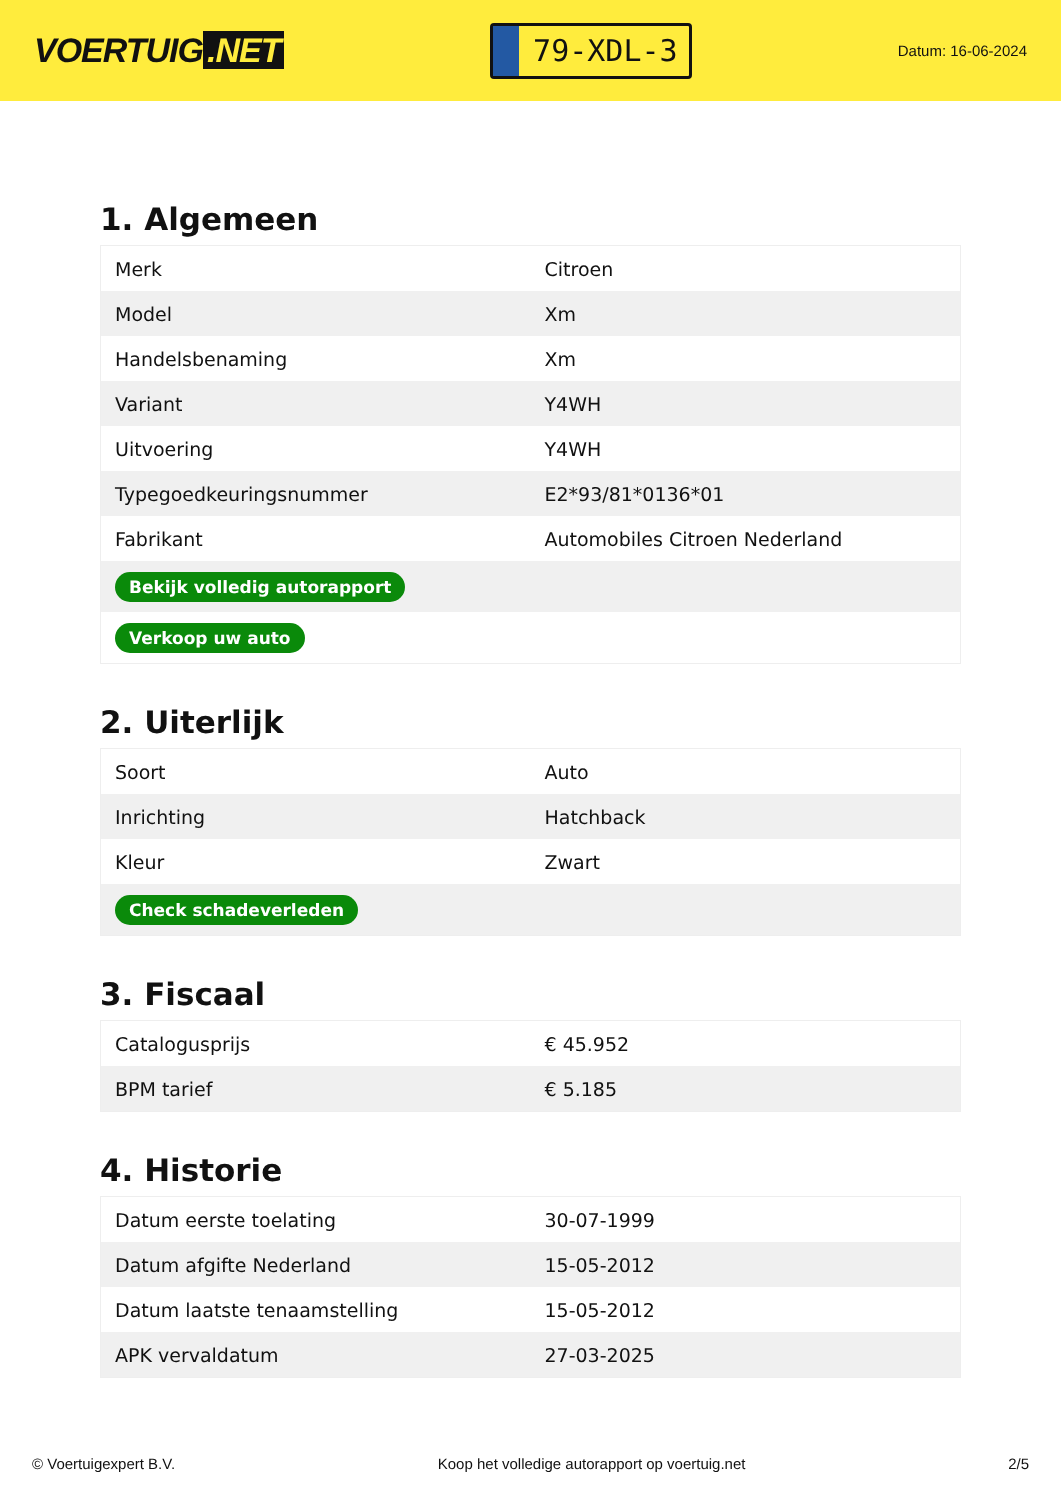VOERTUIG.NET
79-XDL-3
Datum: 16-06-2024
1. Algemeen
| Merk | Citroen |
| Model | Xm |
| Handelsbenaming | Xm |
| Variant | Y4WH |
| Uitvoering | Y4WH |
| Typegoedkeuringsnummer | E2*93/81*0136*01 |
| Fabrikant | Automobiles Citroen Nederland |
| Bekijk volledig autorapport | |
| Verkoop uw auto | |
2. Uiterlijk
| Soort | Auto |
| Inrichting | Hatchback |
| Kleur | Zwart |
| Check schadeverleden | |
3. Fiscaal
| Catalogusprijs | € 45.952 |
| BPM tarief | € 5.185 |
4. Historie
| Datum eerste toelating | 30-07-1999 |
| Datum afgifte Nederland | 15-05-2012 |
| Datum laatste tenaamstelling | 15-05-2012 |
| APK vervaldatum | 27-03-2025 |
© Voertuigexpert B.V. Koop het volledige autorapport op voertuig.net 2/5